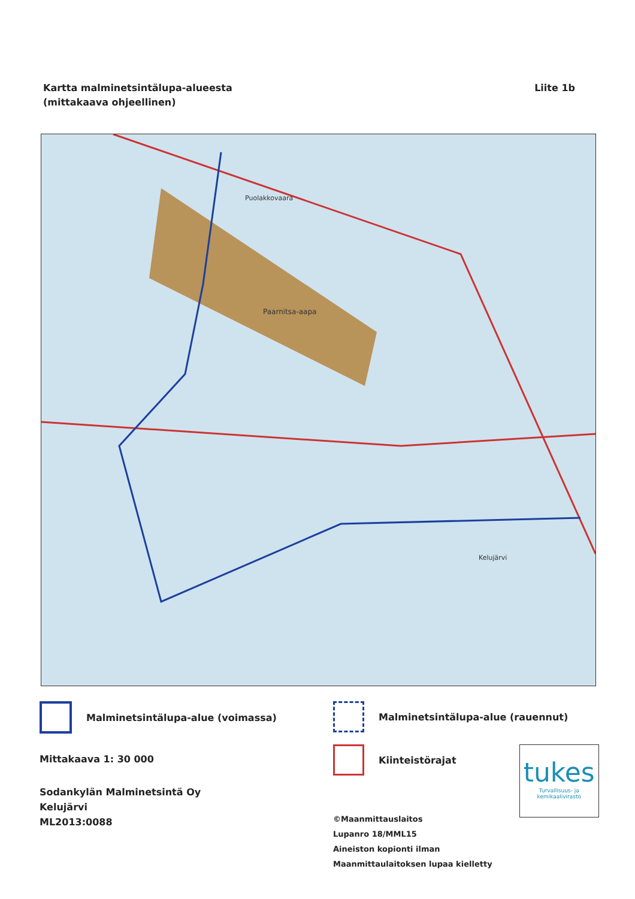Kartta malminetsintälupa-alueesta
(mittakaava ohjeellinen)
Liite 1b
Paarnitsa-aapa
Puolakkovaara
Kelujärvi
Malminetsintälupa-alue (voimassa)
Mittakaava 1: 30 000
Sodankylän Malminetsintä Oy
Kelujärvi
ML2013:0088
Malminetsintälupa-alue (rauennut)
Kiinteistörajat
©Maanmittauslaitos
Lupanro 18/MML15
Aineiston kopionti ilman Maanmittaulaitoksen lupaa kielletty
tukes
Turvallisuus- ja kemikaalivirasto